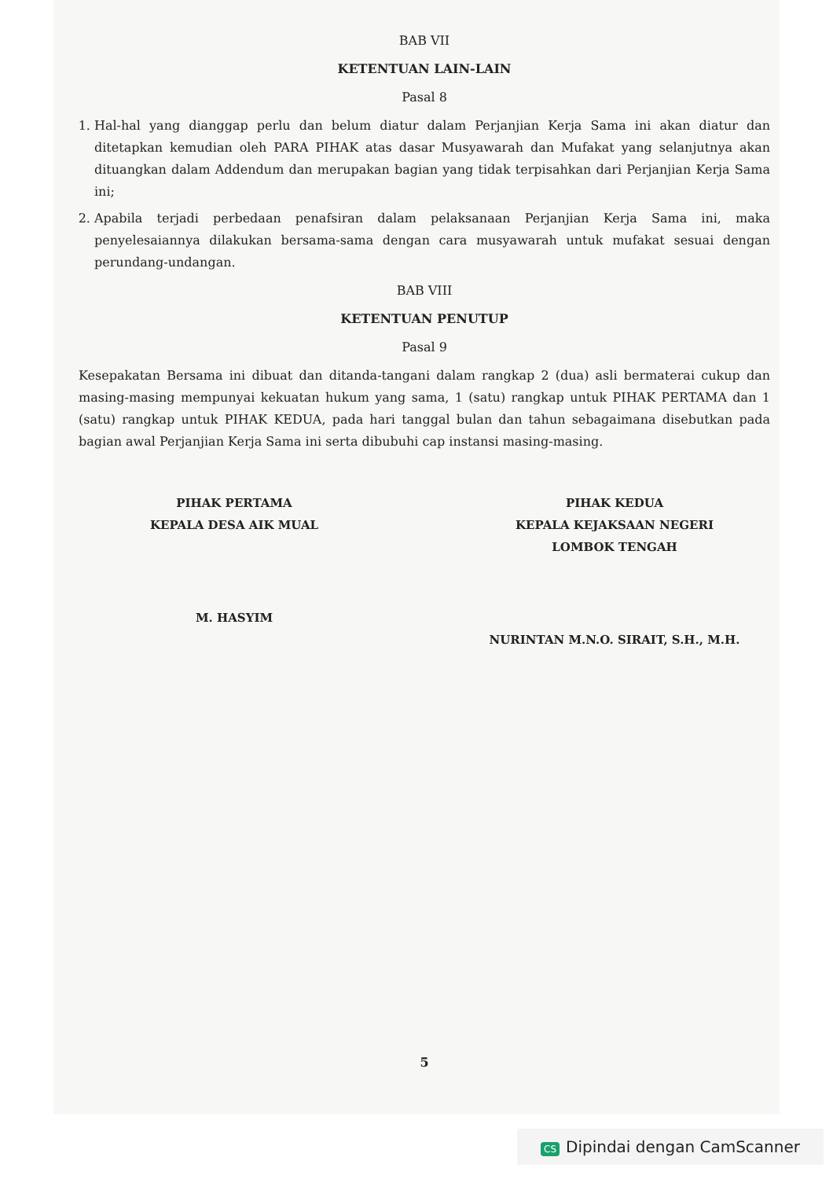BAB VII
KETENTUAN LAIN-LAIN
Pasal 8
1. Hal-hal yang dianggap perlu dan belum diatur dalam Perjanjian Kerja Sama ini akan diatur dan ditetapkan kemudian oleh PARA PIHAK atas dasar Musyawarah dan Mufakat yang selanjutnya akan dituangkan dalam Addendum dan merupakan bagian yang tidak terpisahkan dari Perjanjian Kerja Sama ini;
2. Apabila terjadi perbedaan penafsiran dalam pelaksanaan Perjanjian Kerja Sama ini, maka penyelesaiannya dilakukan bersama-sama dengan cara musyawarah untuk mufakat sesuai dengan perundang-undangan.
BAB VIII
KETENTUAN PENUTUP
Pasal 9
Kesepakatan Bersama ini dibuat dan ditanda-tangani dalam rangkap 2 (dua) asli bermaterai cukup dan masing-masing mempunyai kekuatan hukum yang sama, 1 (satu) rangkap untuk PIHAK PERTAMA dan 1 (satu) rangkap untuk PIHAK KEDUA, pada hari tanggal bulan dan tahun sebagaimana disebutkan pada bagian awal Perjanjian Kerja Sama ini serta dibubuhi cap instansi masing-masing.
PIHAK PERTAMA
KEPALA DESA AIK MUAL
M. HASYIM
PIHAK KEDUA
KEPALA KEJAKSAAN NEGERI
LOMBOK TENGAH
NURINTAN M.N.O. SIRAIT, S.H., M.H.
5
CS Dipindai dengan CamScanner